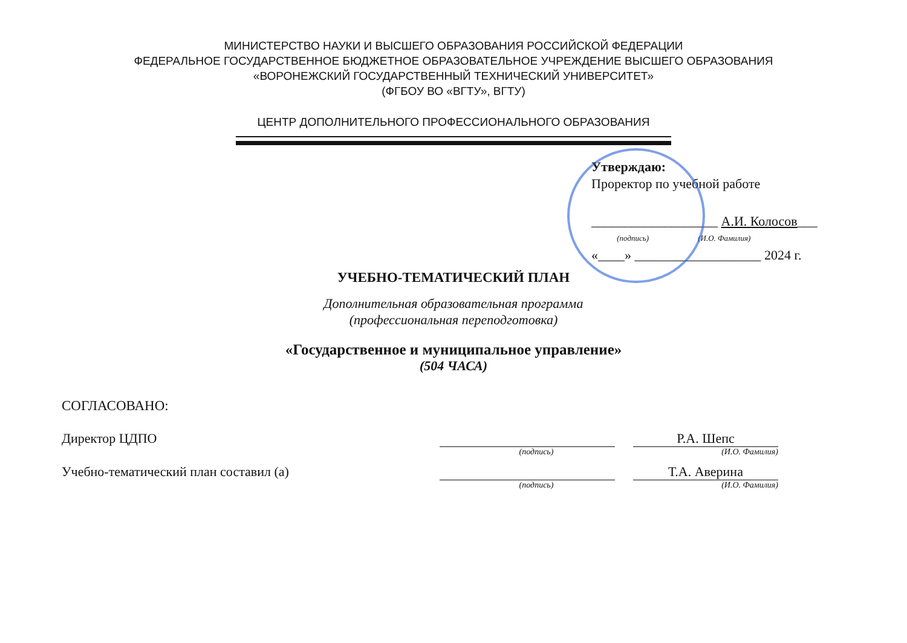МИНИСТЕРСТВО НАУКИ И ВЫСШЕГО ОБРАЗОВАНИЯ РОССИЙСКОЙ ФЕДЕРАЦИИ
ФЕДЕРАЛЬНОЕ ГОСУДАРСТВЕННОЕ БЮДЖЕТНОЕ ОБРАЗОВАТЕЛЬНОЕ УЧРЕЖДЕНИЕ ВЫСШЕГО ОБРАЗОВАНИЯ
«ВОРОНЕЖСКИЙ ГОСУДАРСТВЕННЫЙ ТЕХНИЧЕСКИЙ УНИВЕРСИТЕТ»
(ФГБОУ ВО «ВГТУ», ВГТУ)
ЦЕНТР ДОПОЛНИТЕЛЬНОГО ПРОФЕССИОНАЛЬНОГО ОБРАЗОВАНИЯ
Утверждаю:
Проректор по учебной работе
___________________ А.И. Колосов___
(подпись) (И.О. Фамилия)
«____» ___________________ 2024 г.
УЧЕБНО-ТЕМАТИЧЕСКИЙ ПЛАН
Дополнительная образовательная программа
(профессиональная переподготовка)
«Государственное и муниципальное управление»
(504 ЧАСА)
СОГЛАСОВАНО:
Директор ЦДПО Р.А. Шепс
(подпись) (И.О. Фамилия)
Учебно-тематический план составил (а) Т.А. Аверина
(подпись) (И.О. Фамилия)